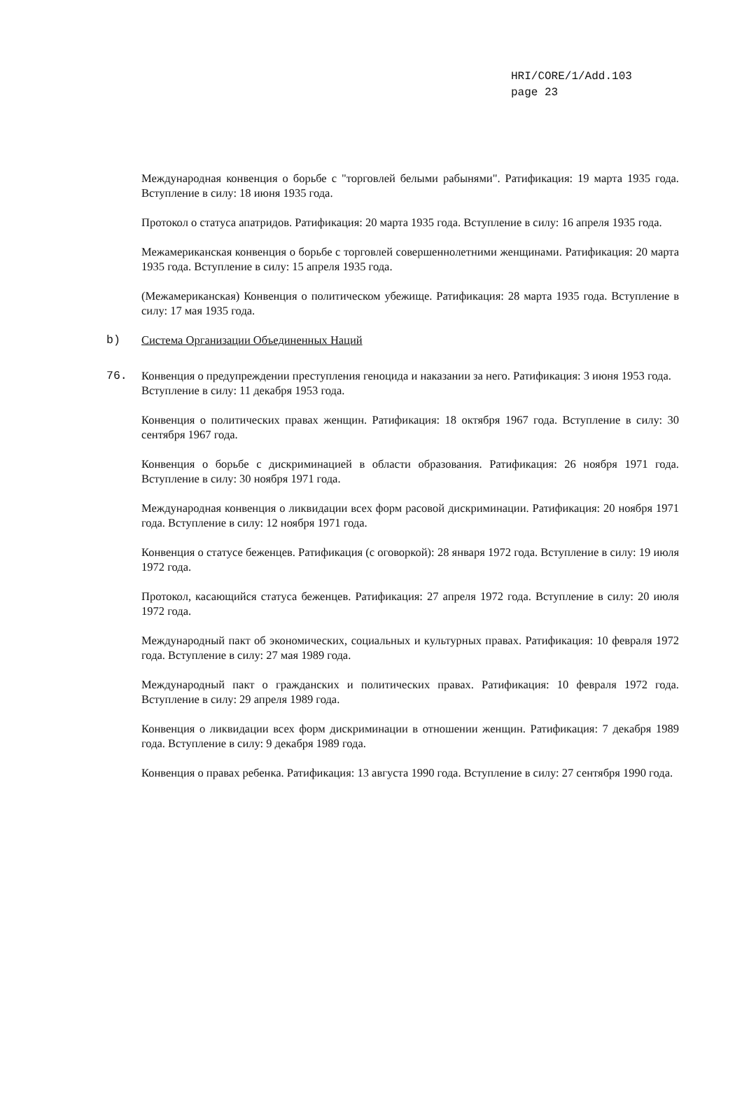HRI/CORE/1/Add.103
page 23
Международная конвенция о борьбе с "торговлей белыми рабынями". Ратификация: 19 марта 1935 года. Вступление в силу: 18 июня 1935 года.
Протокол о статуса апатридов. Ратификация: 20 марта 1935 года. Вступление в силу: 16 апреля 1935 года.
Межамериканская конвенция о борьбе с торговлей совершеннолетними женщинами. Ратификация: 20 марта 1935 года. Вступление в силу: 15 апреля 1935 года.
(Межамериканская) Конвенция о политическом убежище. Ратификация: 28 марта 1935 года. Вступление в силу: 17 мая 1935 года.
b) Система Организации Объединенных Наций
76. Конвенция о предупреждении преступления геноцида и наказании за него. Ратификация: 3 июня 1953 года. Вступление в силу: 11 декабря 1953 года.
Конвенция о политических правах женщин. Ратификация: 18 октября 1967 года. Вступление в силу: 30 сентября 1967 года.
Конвенция о борьбе с дискриминацией в области образования. Ратификация: 26 ноября 1971 года. Вступление в силу: 30 ноября 1971 года.
Международная конвенция о ликвидации всех форм расовой дискриминации. Ратификация: 20 ноября 1971 года. Вступление в силу: 12 ноября 1971 года.
Конвенция о статусе беженцев. Ратификация (с оговоркой): 28 января 1972 года. Вступление в силу: 19 июля 1972 года.
Протокол, касающийся статуса беженцев. Ратификация: 27 апреля 1972 года. Вступление в силу: 20 июля 1972 года.
Международный пакт об экономических, социальных и культурных правах. Ратификация: 10 февраля 1972 года. Вступление в силу: 27 мая 1989 года.
Международный пакт о гражданских и политических правах. Ратификация: 10 февраля 1972 года. Вступление в силу: 29 апреля 1989 года.
Конвенция о ликвидации всех форм дискриминации в отношении женщин. Ратификация: 7 декабря 1989 года. Вступление в силу: 9 декабря 1989 года.
Конвенция о правах ребенка. Ратификация: 13 августа 1990 года. Вступление в силу: 27 сентября 1990 года.